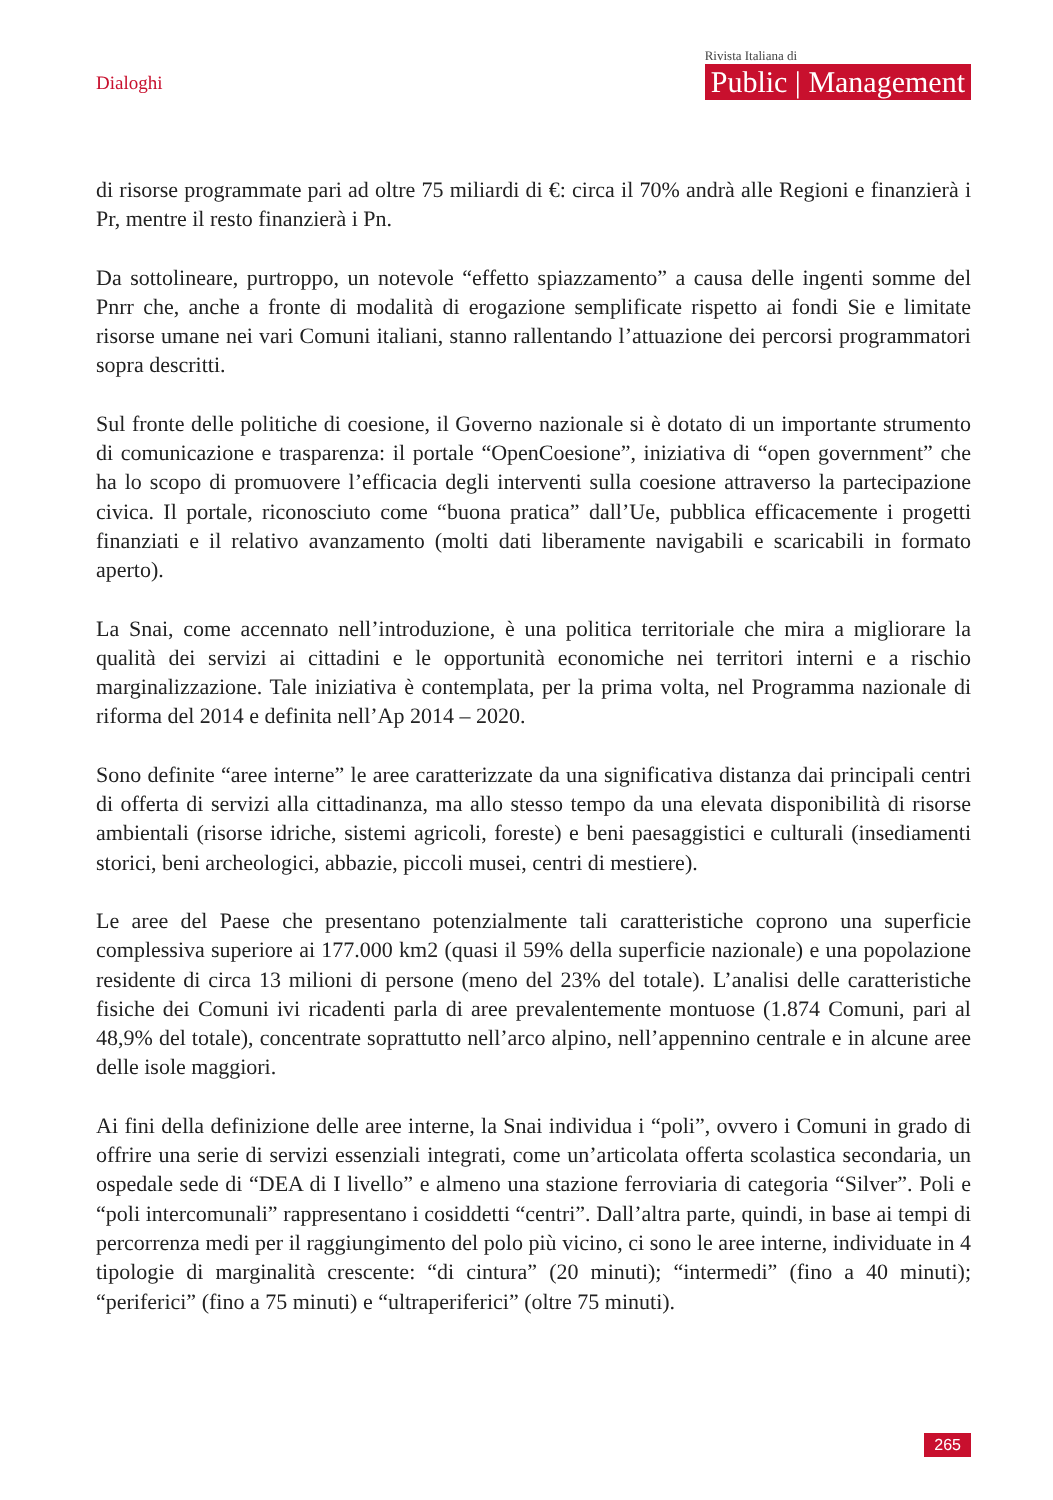Dialoghi
Rivista Italiana di
Public | Management
di risorse programmate pari ad oltre 75 miliardi di €: circa il 70% andrà alle Regioni e finanzierà i Pr, mentre il resto finanzierà i Pn.
Da sottolineare, purtroppo, un notevole “effetto spiazzamento” a causa delle ingenti somme del Pnrr che, anche a fronte di modalità di erogazione semplificate rispetto ai fondi Sie e limitate risorse umane nei vari Comuni italiani, stanno rallentando l’attuazione dei percorsi programmatori sopra descritti.
Sul fronte delle politiche di coesione, il Governo nazionale si è dotato di un importante strumento di comunicazione e trasparenza: il portale “OpenCoesione”, iniziativa di “open government” che ha lo scopo di promuovere l’efficacia degli interventi sulla coesione attraverso la partecipazione civica. Il portale, riconosciuto come “buona pratica” dall’Ue, pubblica efficacemente i progetti finanziati e il relativo avanzamento (molti dati liberamente navigabili e scaricabili in formato aperto).
La Snai, come accennato nell’introduzione, è una politica territoriale che mira a migliorare la qualità dei servizi ai cittadini e le opportunità economiche nei territori interni e a rischio marginalizzazione. Tale iniziativa è contemplata, per la prima volta, nel Programma nazionale di riforma del 2014 e definita nell’Ap 2014 – 2020.
Sono definite “aree interne” le aree caratterizzate da una significativa distanza dai principali centri di offerta di servizi alla cittadinanza, ma allo stesso tempo da una elevata disponibilità di risorse ambientali (risorse idriche, sistemi agricoli, foreste) e beni paesaggistici e culturali (insediamenti storici, beni archeologici, abbazie, piccoli musei, centri di mestiere).
Le aree del Paese che presentano potenzialmente tali caratteristiche coprono una superficie complessiva superiore ai 177.000 km2 (quasi il 59% della superficie nazionale) e una popolazione residente di circa 13 milioni di persone (meno del 23% del totale). L’analisi delle caratteristiche fisiche dei Comuni ivi ricadenti parla di aree prevalentemente montuose (1.874 Comuni, pari al 48,9% del totale), concentrate soprattutto nell’arco alpino, nell’appennino centrale e in alcune aree delle isole maggiori.
Ai fini della definizione delle aree interne, la Snai individua i “poli”, ovvero i Comuni in grado di offrire una serie di servizi essenziali integrati, come un’articolata offerta scolastica secondaria, un ospedale sede di “DEA di I livello” e almeno una stazione ferroviaria di categoria “Silver”. Poli e “poli intercomunali” rappresentano i cosiddetti “centri”. Dall’altra parte, quindi, in base ai tempi di percorrenza medi per il raggiungimento del polo più vicino, ci sono le aree interne, individuate in 4 tipologie di marginalità crescente: “di cintura” (20 minuti); “intermedi” (fino a 40 minuti); “periferici” (fino a 75 minuti) e “ultraperiferici” (oltre 75 minuti).
265